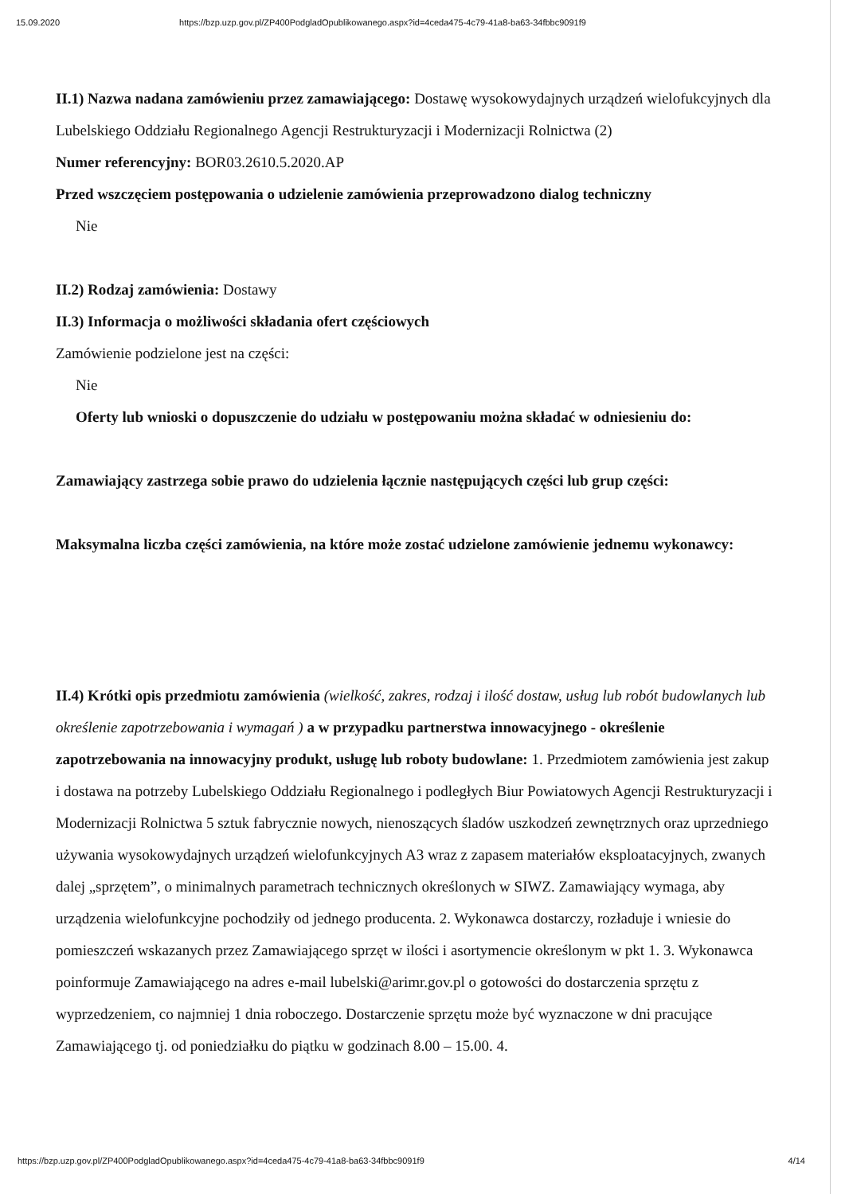15.09.2020 https://bzp.uzp.gov.pl/ZP400PodgladOpublikowanego.aspx?id=4ceda475-4c79-41a8-ba63-34fbbc9091f9
II.1) Nazwa nadana zamówieniu przez zamawiającego: Dostawę wysokowydajnych urządzeń wielofukcyjnych dla Lubelskiego Oddziału Regionalnego Agencji Restrukturyzacji i Modernizacji Rolnictwa (2)
Numer referencyjny: BOR03.2610.5.2020.AP
Przed wszczęciem postępowania o udzielenie zamówienia przeprowadzono dialog techniczny
Nie
II.2) Rodzaj zamówienia: Dostawy
II.3) Informacja o możliwości składania ofert częściowych
Zamówienie podzielone jest na części:
Nie
Oferty lub wnioski o dopuszczenie do udziału w postępowaniu można składać w odniesieniu do:
Zamawiający zastrzega sobie prawo do udzielenia łącznie następujących części lub grup części:
Maksymalna liczba części zamówienia, na które może zostać udzielone zamówienie jednemu wykonawcy:
II.4) Krótki opis przedmiotu zamówienia (wielkość, zakres, rodzaj i ilość dostaw, usług lub robót budowlanych lub określenie zapotrzebowania i wymagań ) a w przypadku partnerstwa innowacyjnego - określenie zapotrzebowania na innowacyjny produkt, usługę lub roboty budowlane: 1. Przedmiotem zamówienia jest zakup i dostawa na potrzeby Lubelskiego Oddziału Regionalnego i podległych Biur Powiatowych Agencji Restrukturyzacji i Modernizacji Rolnictwa 5 sztuk fabrycznie nowych, nienoszących śladów uszkodzeń zewnętrznych oraz uprzedniego używania wysokowydajnych urządzeń wielofunkcyjnych A3 wraz z zapasem materiałów eksploatacyjnych, zwanych dalej „sprzętem”, o minimalnych parametrach technicznych określonych w SIWZ. Zamawiający wymaga, aby urządzenia wielofunkcyjne pochodziły od jednego producenta. 2. Wykonawca dostarczy, rozładuje i wniesie do pomieszczeń wskazanych przez Zamawiającego sprzęt w ilości i asortymencie określonym w pkt 1. 3. Wykonawca poinformuje Zamawiającego na adres e-mail lubelski@arimr.gov.pl o gotowości do dostarczenia sprzętu z wyprzedzeniem, co najmniej 1 dnia roboczego. Dostarczenie sprzętu może być wyznaczone w dni pracujące Zamawiającego tj. od poniedziałku do piątku w godzinach 8.00 – 15.00. 4.
https://bzp.uzp.gov.pl/ZP400PodgladOpublikowanego.aspx?id=4ceda475-4c79-41a8-ba63-34fbbc9091f9 4/14